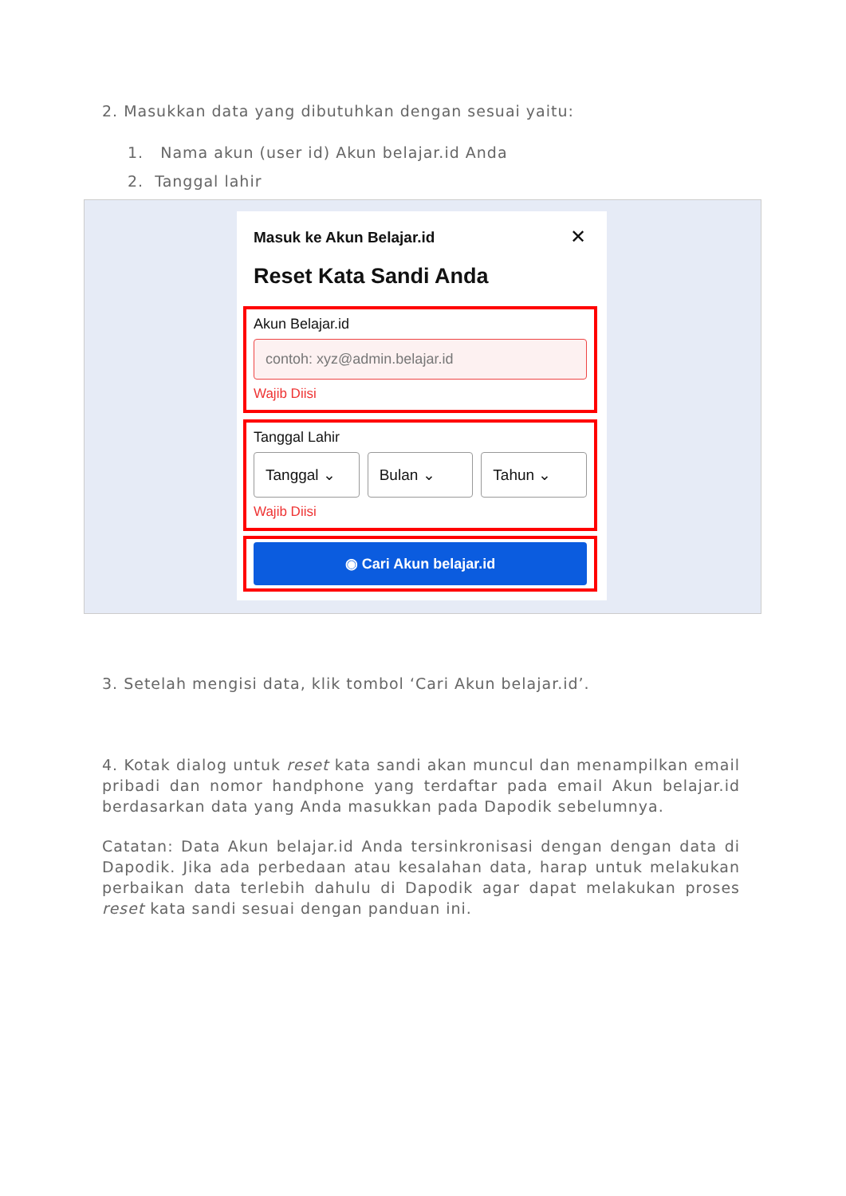2. Masukkan data yang dibutuhkan dengan sesuai yaitu:
1. Nama akun (user id) Akun belajar.id Anda
2. Tanggal lahir
Masuk ke Akun Belajar.id
✕
Reset Kata Sandi Anda
Akun Belajar.id
contoh: xyz@admin.belajar.id
Wajib Diisi
Tanggal Lahir
Tanggal ⌄ Bulan ⌄ Tahun ⌄
Wajib Diisi
◉ Cari Akun belajar.id
3. Setelah mengisi data, klik tombol ‘Cari Akun belajar.id’.
4. Kotak dialog untuk reset kata sandi akan muncul dan menampilkan email pribadi dan nomor handphone yang terdaftar pada email Akun belajar.id berdasarkan data yang Anda masukkan pada Dapodik sebelumnya.
Catatan: Data Akun belajar.id Anda tersinkronisasi dengan dengan data di Dapodik. Jika ada perbedaan atau kesalahan data, harap untuk melakukan perbaikan data terlebih dahulu di Dapodik agar dapat melakukan proses reset kata sandi sesuai dengan panduan ini.